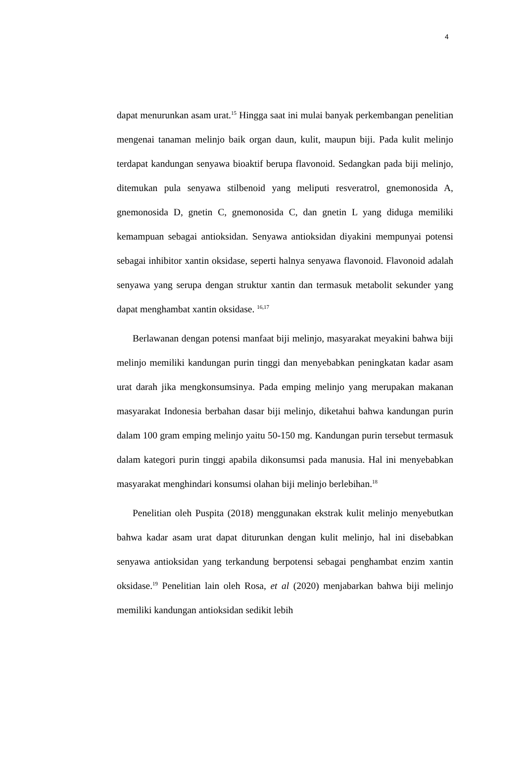4
dapat menurunkan asam urat.<sup>15</sup> Hingga saat ini mulai banyak perkembangan penelitian mengenai tanaman melinjo baik organ daun, kulit, maupun biji. Pada kulit melinjo terdapat kandungan senyawa bioaktif berupa flavonoid. Sedangkan pada biji melinjo, ditemukan pula senyawa stilbenoid yang meliputi resveratrol, gnemonosida A, gnemonosida D, gnetin C, gnemonosida C, dan gnetin L yang diduga memiliki kemampuan sebagai antioksidan. Senyawa antioksidan diyakini mempunyai potensi sebagai inhibitor xantin oksidase, seperti halnya senyawa flavonoid. Flavonoid adalah senyawa yang serupa dengan struktur xantin dan termasuk metabolit sekunder yang dapat menghambat xantin oksidase. <sup>16,17</sup>
Berlawanan dengan potensi manfaat biji melinjo, masyarakat meyakini bahwa biji melinjo memiliki kandungan purin tinggi dan menyebabkan peningkatan kadar asam urat darah jika mengkonsumsinya. Pada emping melinjo yang merupakan makanan masyarakat Indonesia berbahan dasar biji melinjo, diketahui bahwa kandungan purin dalam 100 gram emping melinjo yaitu 50-150 mg. Kandungan purin tersebut termasuk dalam kategori purin tinggi apabila dikonsumsi pada manusia. Hal ini menyebabkan masyarakat menghindari konsumsi olahan biji melinjo berlebihan.<sup>18</sup>
Penelitian oleh Puspita (2018) menggunakan ekstrak kulit melinjo menyebutkan bahwa kadar asam urat dapat diturunkan dengan kulit melinjo, hal ini disebabkan senyawa antioksidan yang terkandung berpotensi sebagai penghambat enzim xantin oksidase.<sup>19</sup> Penelitian lain oleh Rosa, et al (2020) menjabarkan bahwa biji melinjo memiliki kandungan antioksidan sedikit lebih